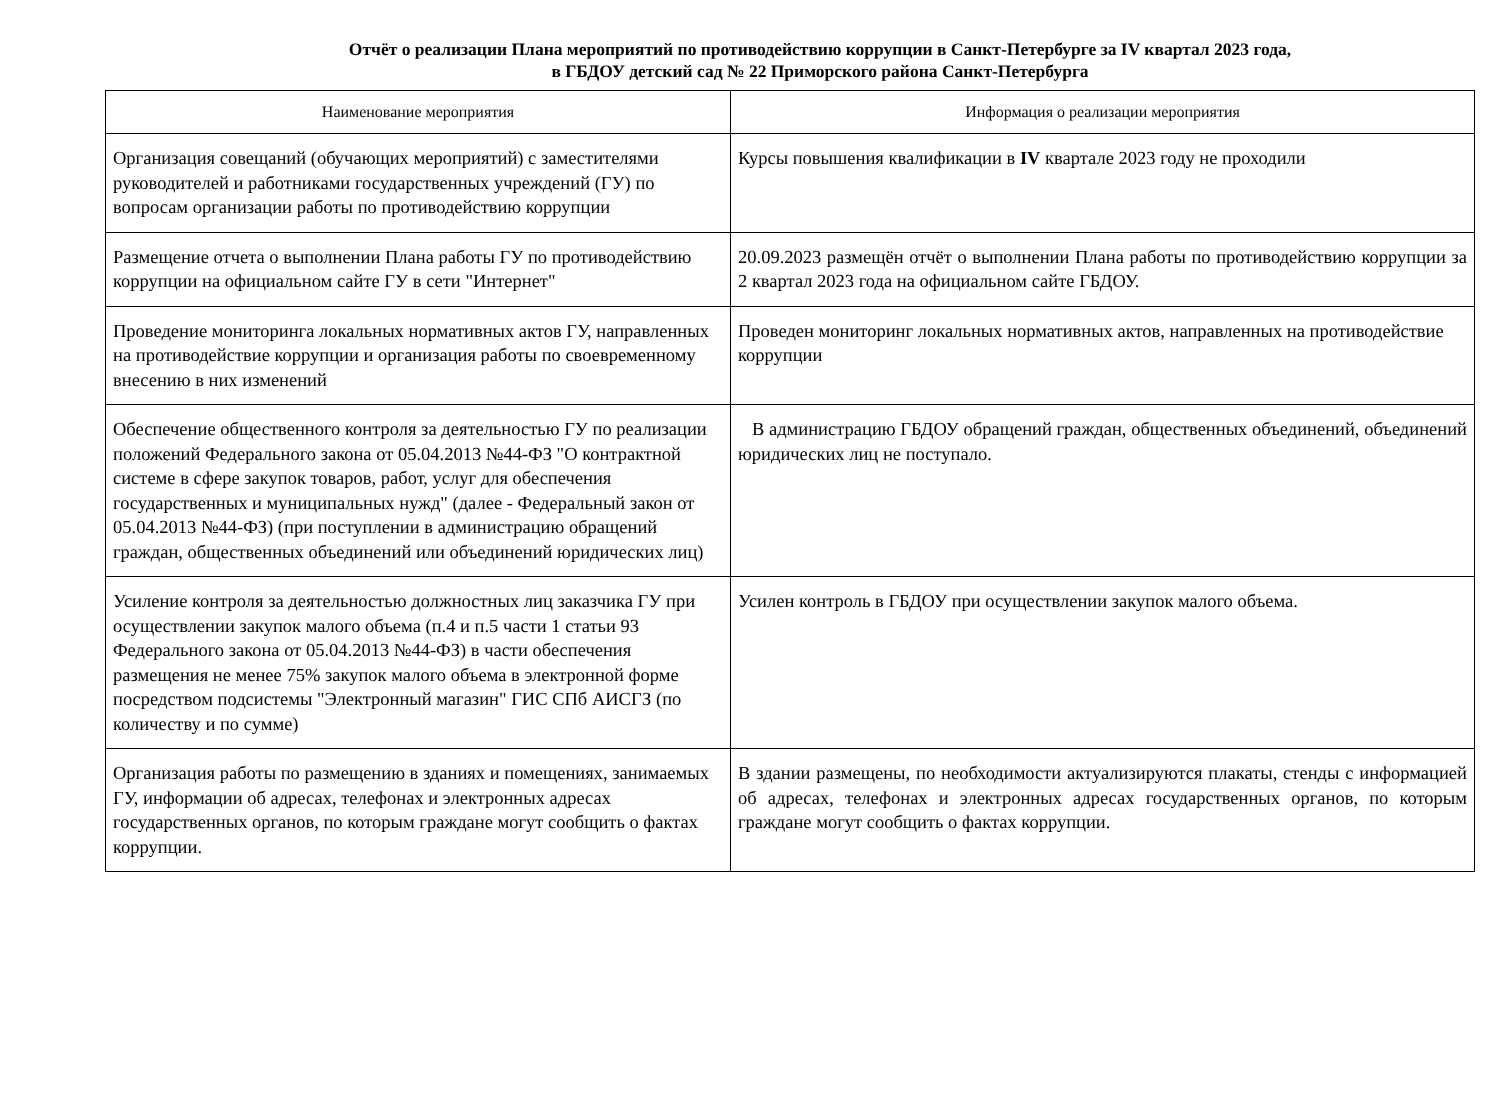Отчёт о реализации Плана мероприятий по противодействию коррупции в Санкт-Петербурге за IV квартал 2023 года,
в ГБДОУ детский сад № 22 Приморского района Санкт-Петербурга
| Наименование мероприятия | Информация о реализации мероприятия |
| --- | --- |
| Организация совещаний (обучающих мероприятий) с заместителями руководителей и работниками государственных учреждений (ГУ) по вопросам организации работы по противодействию коррупции | Курсы повышения квалификации в IV квартале 2023 году не проходили |
| Размещение отчета о выполнении Плана работы ГУ по противодействию коррупции на официальном сайте ГУ в сети "Интернет" | 20.09.2023 размещён отчёт о выполнении Плана работы по противодействию коррупции за 2 квартал 2023 года на официальном сайте ГБДОУ. |
| Проведение мониторинга локальных нормативных актов ГУ, направленных на противодействие коррупции и организация работы по своевременному внесению в них изменений | Проведен мониторинг локальных нормативных актов, направленных на противодействие коррупции |
| Обеспечение общественного контроля за деятельностью ГУ по реализации положений Федерального закона от 05.04.2013 №44-ФЗ "О контрактной системе в сфере закупок товаров, работ, услуг для обеспечения государственных и муниципальных нужд" (далее - Федеральный закон от 05.04.2013 №44-ФЗ) (при поступлении в администрацию обращений граждан, общественных объединений или объединений юридических лиц) | В администрацию ГБДОУ обращений граждан, общественных объединений, объединений юридических лиц не поступало. |
| Усиление контроля за деятельностью должностных лиц заказчика ГУ при осуществлении закупок малого объема (п.4 и п.5 части 1 статьи 93 Федерального закона от 05.04.2013 №44-ФЗ) в части обеспечения размещения не менее 75% закупок малого объема в электронной форме посредством подсистемы "Электронный магазин" ГИС СПб АИСГЗ (по количеству и по сумме) | Усилен контроль в ГБДОУ при осуществлении закупок малого объема. |
| Организация работы по размещению в зданиях и помещениях, занимаемых ГУ, информации об адресах, телефонах и электронных адресах государственных органов, по которым граждане могут сообщить о фактах коррупции. | В здании размещены, по необходимости актуализируются плакаты, стенды с информацией об адресах, телефонах и электронных адресах государственных органов, по которым граждане могут сообщить о фактах коррупции. |